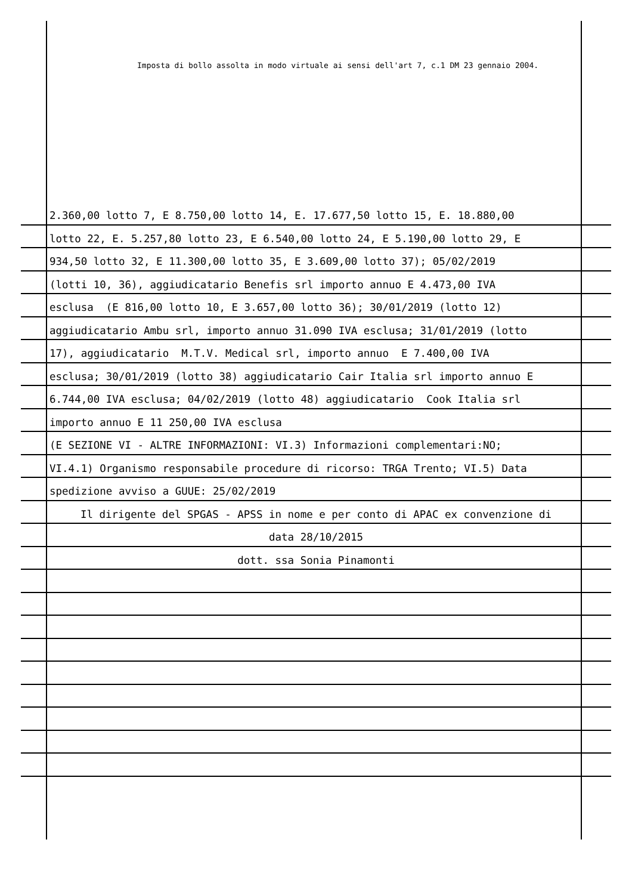Imposta di bollo assolta in modo virtuale ai sensi dell'art 7, c.1 DM 23 gennaio 2004.
2.360,00 lotto 7, E 8.750,00 lotto 14, E. 17.677,50 lotto 15, E. 18.880,00
lotto 22, E. 5.257,80 lotto 23, E 6.540,00 lotto 24, E 5.190,00 lotto 29, E
934,50 lotto 32, E 11.300,00 lotto 35, E 3.609,00 lotto 37); 05/02/2019
(lotti 10, 36), aggiudicatario Benefis srl importo annuo E 4.473,00 IVA
esclusa (E 816,00 lotto 10, E 3.657,00 lotto 36); 30/01/2019 (lotto 12)
aggiudicatario Ambu srl, importo annuo 31.090 IVA esclusa; 31/01/2019 (lotto
17), aggiudicatario M.T.V. Medical srl, importo annuo E 7.400,00 IVA
esclusa; 30/01/2019 (lotto 38) aggiudicatario Cair Italia srl importo annuo E
6.744,00 IVA esclusa; 04/02/2019 (lotto 48) aggiudicatario Cook Italia srl
importo annuo E 11 250,00 IVA esclusa
(E SEZIONE VI - ALTRE INFORMAZIONI: VI.3) Informazioni complementari:NO;
VI.4.1) Organismo responsabile procedure di ricorso: TRGA Trento; VI.5) Data
spedizione avviso a GUUE: 25/02/2019
Il dirigente del SPGAS - APSS in nome e per conto di APAC ex convenzione di
data 28/10/2015
dott. ssa Sonia Pinamonti